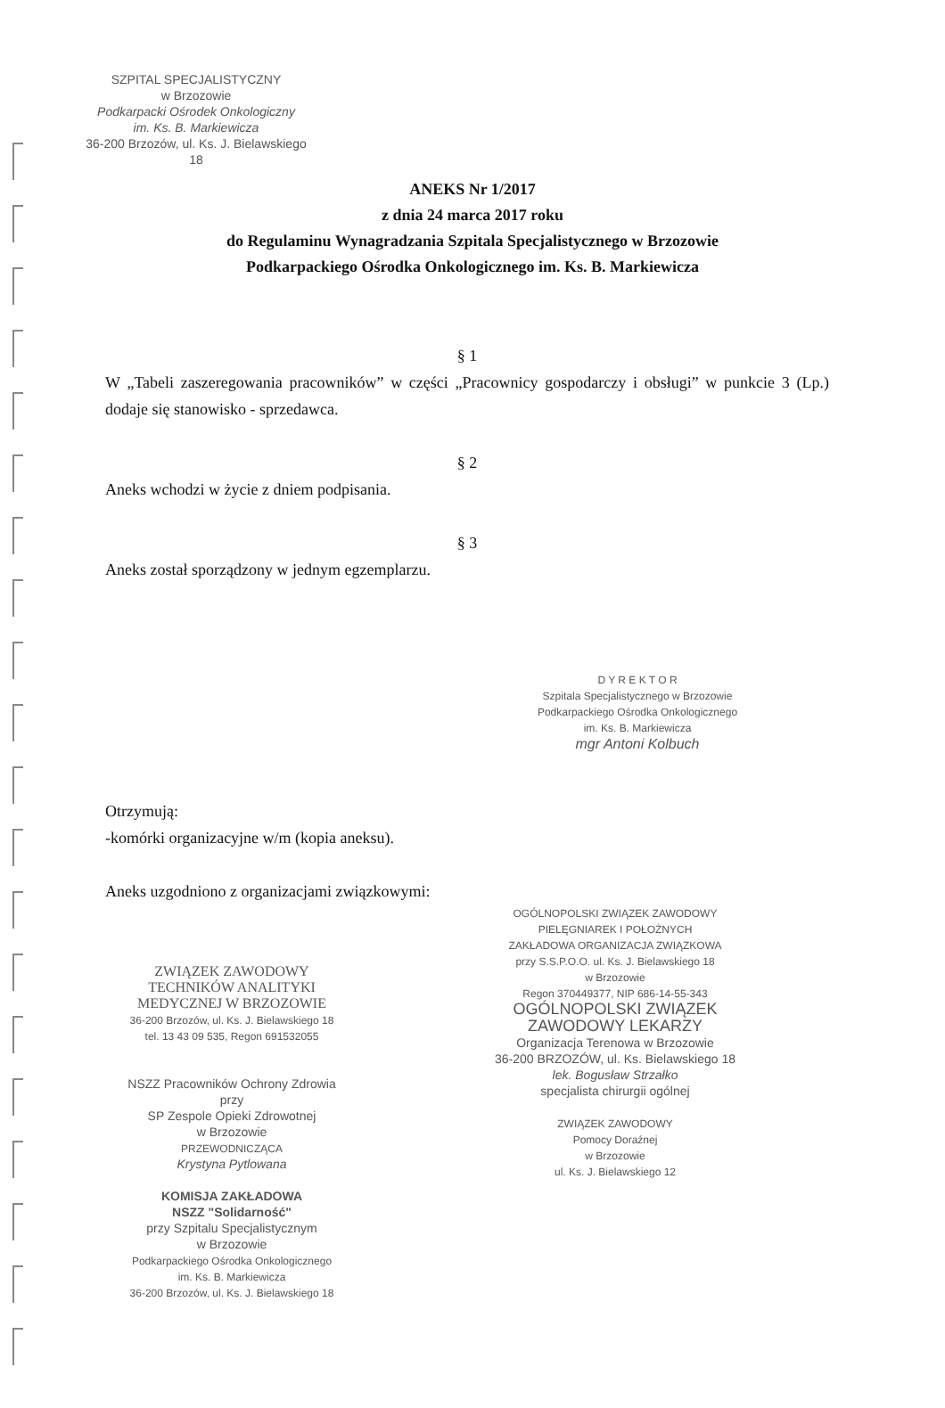SZPITAL SPECJALISTYCZNY
w Brzozowie
Podkarpacki Ośrodek Onkologiczny
im. Ks. B. Markiewicza
36-200 Brzozów, ul. Ks. J. Bielawskiego 18
ANEKS Nr 1/2017
z dnia 24 marca 2017 roku
do Regulaminu Wynagradzania Szpitala Specjalistycznego w Brzozowie
Podkarpackiego Ośrodka Onkologicznego im. Ks. B. Markiewicza
§ 1
W „Tabeli zaszeregowania pracowników” w części „Pracownicy gospodarczy i obsługi” w punkcie 3 (Lp.) dodaje się stanowisko - sprzedawca.
§ 2
Aneks wchodzi w życie z dniem podpisania.
§ 3
Aneks został sporządzony w jednym egzemplarzu.
D Y R E K T O R
Szpitala Specjalistycznego w Brzozowie
Podkarpackiego Ośrodka Onkologicznego
im. Ks. B. Markiewicza
mgr Antoni Kolbuch
Otrzymują:
-komórki organizacyjne w/m (kopia aneksu).
Aneks uzgodniono z organizacjami związkowymi:
ZWIĄZEK ZAWODOWY
TECHNIKÓW ANALITYKI
MEDYCZNEJ W BRZOZOWIE
36-200 Brzozów, ul. Ks. J. Bielawskiego 18
tel. 13 43 09 535, Regon 691532055
NSZZ Pracowników Ochrony Zdrowia
przy
SP Zespole Opieki Zdrowotnej
w Brzozowie
PRZEWODNICZĄCA
Krystyna Pytlowana
KOMISJA ZAKŁADOWA
NSZZ "Solidarność"
przy Szpitalu Specjalistycznym
w Brzozowie
Podkarpackiego Ośrodka Onkologicznego
im. Ks. B. Markiewicza
36-200 Brzozów, ul. Ks. J. Bielawskiego 18
OGÓLNOPOLSKI ZWIĄZEK ZAWODOWY
PIELĘGNIAREK I POŁOŻNYCH
ZAKŁADOWA ORGANIZACJA ZWIĄZKOWA
przy S.S.P.O.O. ul. Ks. J. Bielawskiego 18
w Brzozowie
Regon 370449377, NIP 686-14-55-343
OGÓLNOPOLSKI ZWIĄZEK
ZAWODOWY LEKARZY
Organizacja Terenowa w Brzozowie
36-200 BRZOZÓW, ul. Ks. Bielawskiego 18
lek. Bogusław Strzałko
specjalista chirurgii ogólnej
ZWIĄZEK ZAWODOWY
Pomocy Doraźnej
w Brzozowie
ul. Ks. J. Bielawskiego 12